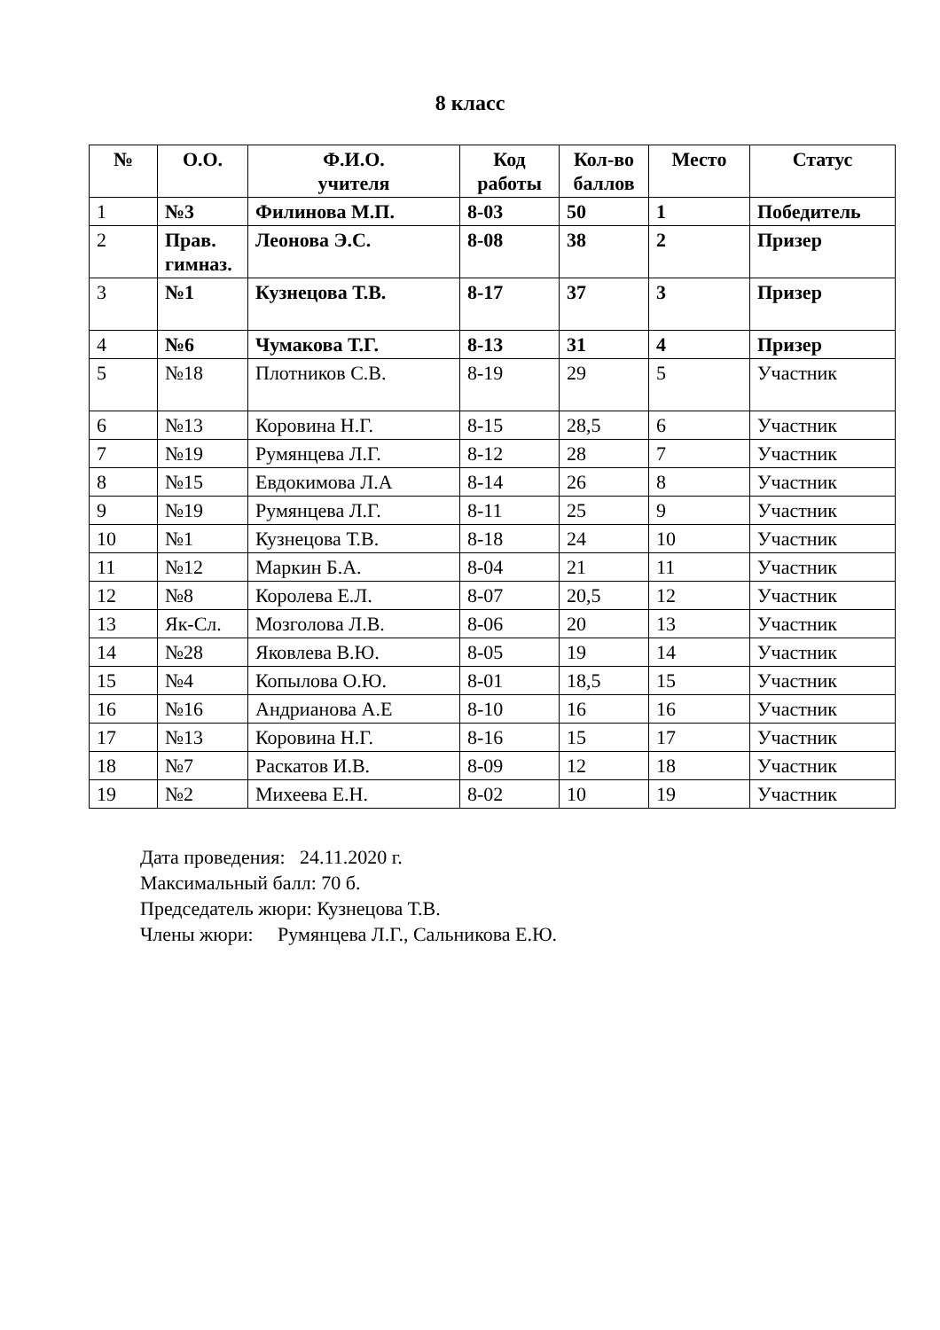8 класс
| № | О.О. | Ф.И.О. учителя | Код работы | Кол-во баллов | Место | Статус |
| --- | --- | --- | --- | --- | --- | --- |
| 1 | №3 | Филинова М.П. | 8-03 | 50 | 1 | Победитель |
| 2 | Прав. гимназ. | Леонова Э.С. | 8-08 | 38 | 2 | Призер |
| 3 | №1 | Кузнецова Т.В. | 8-17 | 37 | 3 | Призер |
| 4 | №6 | Чумакова Т.Г. | 8-13 | 31 | 4 | Призер |
| 5 | №18 | Плотников С.В. | 8-19 | 29 | 5 | Участник |
| 6 | №13 | Коровина Н.Г. | 8-15 | 28,5 | 6 | Участник |
| 7 | №19 | Румянцева Л.Г. | 8-12 | 28 | 7 | Участник |
| 8 | №15 | Евдокимова Л.А | 8-14 | 26 | 8 | Участник |
| 9 | №19 | Румянцева Л.Г. | 8-11 | 25 | 9 | Участник |
| 10 | №1 | Кузнецова Т.В. | 8-18 | 24 | 10 | Участник |
| 11 | №12 | Маркин Б.А. | 8-04 | 21 | 11 | Участник |
| 12 | №8 | Королева Е.Л. | 8-07 | 20,5 | 12 | Участник |
| 13 | Як-Сл. | Мозголова Л.В. | 8-06 | 20 | 13 | Участник |
| 14 | №28 | Яковлева В.Ю. | 8-05 | 19 | 14 | Участник |
| 15 | №4 | Копылова О.Ю. | 8-01 | 18,5 | 15 | Участник |
| 16 | №16 | Андрианова А.Е | 8-10 | 16 | 16 | Участник |
| 17 | №13 | Коровина Н.Г. | 8-16 | 15 | 17 | Участник |
| 18 | №7 | Раскатов И.В. | 8-09 | 12 | 18 | Участник |
| 19 | №2 | Михеева Е.Н. | 8-02 | 10 | 19 | Участник |
Дата проведения: 24.11.2020 г.
Максимальный балл: 70 б.
Председатель жюри: Кузнецова Т.В.
Члены жюри: Румянцева Л.Г., Сальникова Е.Ю.